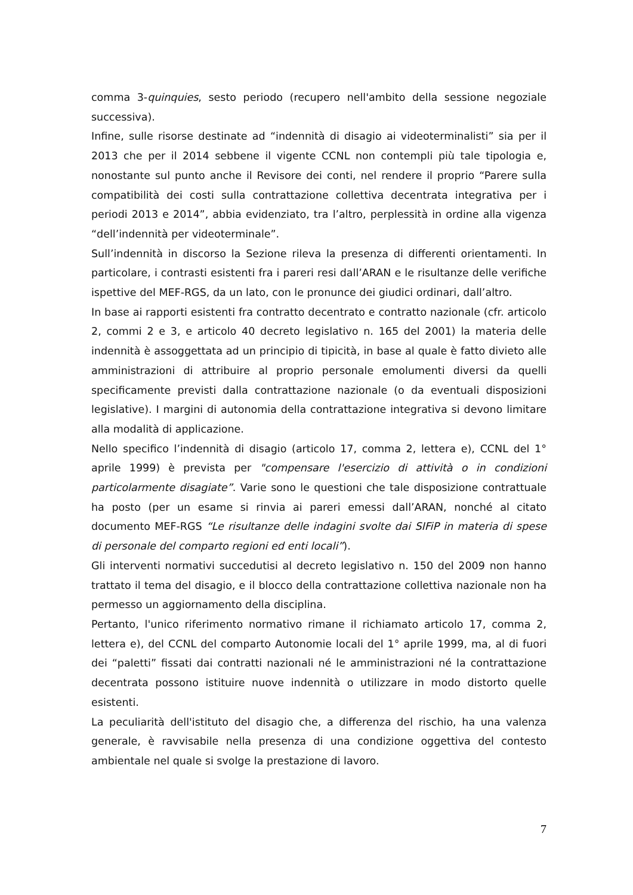comma 3-quinquies, sesto periodo (recupero nell'ambito della sessione negoziale successiva).
Infine, sulle risorse destinate ad “indennità di disagio ai videoterminalisti” sia per il 2013 che per il 2014 sebbene il vigente CCNL non contempli più tale tipologia e, nonostante sul punto anche il Revisore dei conti, nel rendere il proprio “Parere sulla compatibilità dei costi sulla contrattazione collettiva decentrata integrativa per i periodi 2013 e 2014”, abbia evidenziato, tra l’altro, perplessità in ordine alla vigenza “dell’indennità per videoterminale”.
Sull’indennità in discorso la Sezione rileva la presenza di differenti orientamenti. In particolare, i contrasti esistenti fra i pareri resi dall’ARAN e le risultanze delle verifiche ispettive del MEF-RGS, da un lato, con le pronunce dei giudici ordinari, dall’altro.
In base ai rapporti esistenti fra contratto decentrato e contratto nazionale (cfr. articolo 2, commi 2 e 3, e articolo 40 decreto legislativo n. 165 del 2001) la materia delle indennità è assoggettata ad un principio di tipicità, in base al quale è fatto divieto alle amministrazioni di attribuire al proprio personale emolumenti diversi da quelli specificamente previsti dalla contrattazione nazionale (o da eventuali disposizioni legislative). I margini di autonomia della contrattazione integrativa si devono limitare alla modalità di applicazione.
Nello specifico l’indennità di disagio (articolo 17, comma 2, lettera e), CCNL del 1° aprile 1999) è prevista per "compensare l'esercizio di attività o in condizioni particolarmente disagiate”. Varie sono le questioni che tale disposizione contrattuale ha posto (per un esame si rinvia ai pareri emessi dall’ARAN, nonché al citato documento MEF-RGS “Le risultanze delle indagini svolte dai SIFiP in materia di spese di personale del comparto regioni ed enti locali”).
Gli interventi normativi succedutisi al decreto legislativo n. 150 del 2009 non hanno trattato il tema del disagio, e il blocco della contrattazione collettiva nazionale non ha permesso un aggiornamento della disciplina.
Pertanto, l'unico riferimento normativo rimane il richiamato articolo 17, comma 2, lettera e), del CCNL del comparto Autonomie locali del 1° aprile 1999, ma, al di fuori dei “paletti” fissati dai contratti nazionali né le amministrazioni né la contrattazione decentrata possono istituire nuove indennità o utilizzare in modo distorto quelle esistenti.
La peculiarità dell'istituto del disagio che, a differenza del rischio, ha una valenza generale, è ravvisabile nella presenza di una condizione oggettiva del contesto ambientale nel quale si svolge la prestazione di lavoro.
7